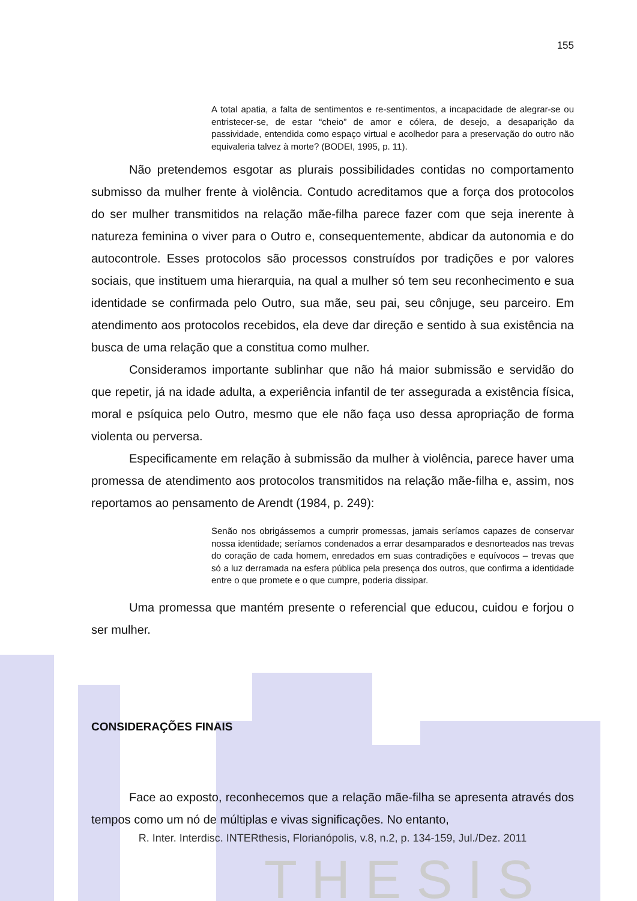T H E S I S
155
A total apatia, a falta de sentimentos e re-sentimentos, a incapacidade de alegrar-se ou entristecer-se, de estar “cheio” de amor e cólera, de desejo, a desaparição da passividade, entendida como espaço virtual e acolhedor para a preservação do outro não equivaleria talvez à morte? (BODEI, 1995, p. 11).
Não pretendemos esgotar as plurais possibilidades contidas no comportamento submisso da mulher frente à violência. Contudo acreditamos que a força dos protocolos do ser mulher transmitidos na relação mãe-filha parece fazer com que seja inerente à natureza feminina o viver para o Outro e, consequentemente, abdicar da autonomia e do autocontrole. Esses protocolos são processos construídos por tradições e por valores sociais, que instituem uma hierarquia, na qual a mulher só tem seu reconhecimento e sua identidade se confirmada pelo Outro, sua mãe, seu pai, seu cônjuge, seu parceiro. Em atendimento aos protocolos recebidos, ela deve dar direção e sentido à sua existência na busca de uma relação que a constitua como mulher.
Consideramos importante sublinhar que não há maior submissão e servidão do que repetir, já na idade adulta, a experiência infantil de ter assegurada a existência física, moral e psíquica pelo Outro, mesmo que ele não faça uso dessa apropriação de forma violenta ou perversa.
Especificamente em relação à submissão da mulher à violência, parece haver uma promessa de atendimento aos protocolos transmitidos na relação mãe-filha e, assim, nos reportamos ao pensamento de Arendt (1984, p. 249):
Senão nos obrigássemos a cumprir promessas, jamais seríamos capazes de conservar nossa identidade; seríamos condenados a errar desamparados e desnorteados nas trevas do coração de cada homem, enredados em suas contradições e equívocos – trevas que só a luz derramada na esfera pública pela presença dos outros, que confirma a identidade entre o que promete e o que cumpre, poderia dissipar.
Uma promessa que mantém presente o referencial que educou, cuidou e forjou o ser mulher.
CONSIDERAÇÕES FINAIS
Face ao exposto, reconhecemos que a relação mãe-filha se apresenta através dos tempos como um nó de múltiplas e vivas significações. No entanto,
R. Inter. Interdisc. INTERthesis, Florianópolis, v.8, n.2, p. 134-159, Jul./Dez. 2011